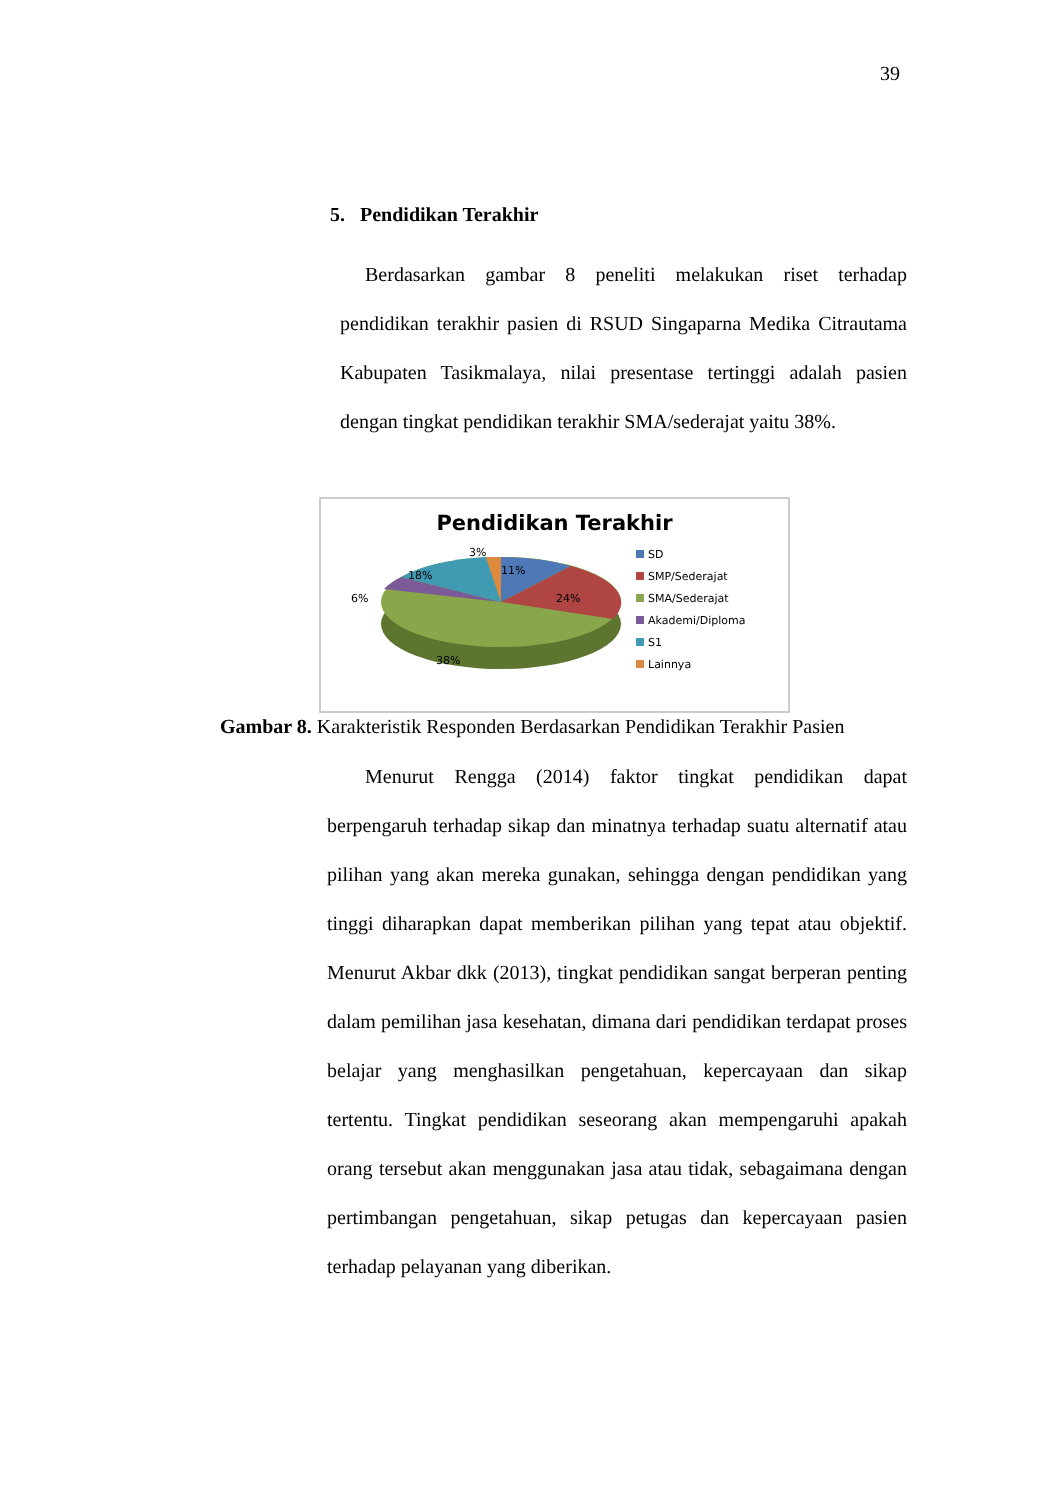39
5. Pendidikan Terakhir
Berdasarkan gambar 8 peneliti melakukan riset terhadap pendidikan terakhir pasien di RSUD Singaparna Medika Citrautama Kabupaten Tasikmalaya, nilai presentase tertinggi adalah pasien dengan tingkat pendidikan terakhir SMA/sederajat yaitu 38%.
Pendidikan Terakhir
11%
24%
38%
6%
18%
3%
SD
SMP/Sederajat
SMA/Sederajat
Akademi/Diploma
S1
Lainnya
Gambar 8. Karakteristik Responden Berdasarkan Pendidikan Terakhir Pasien
Menurut Rengga (2014) faktor tingkat pendidikan dapat berpengaruh terhadap sikap dan minatnya terhadap suatu alternatif atau pilihan yang akan mereka gunakan, sehingga dengan pendidikan yang tinggi diharapkan dapat memberikan pilihan yang tepat atau objektif. Menurut Akbar dkk (2013), tingkat pendidikan sangat berperan penting dalam pemilihan jasa kesehatan, dimana dari pendidikan terdapat proses belajar yang menghasilkan pengetahuan, kepercayaan dan sikap tertentu. Tingkat pendidikan seseorang akan mempengaruhi apakah orang tersebut akan menggunakan jasa atau tidak, sebagaimana dengan pertimbangan pengetahuan, sikap petugas dan kepercayaan pasien terhadap pelayanan yang diberikan.